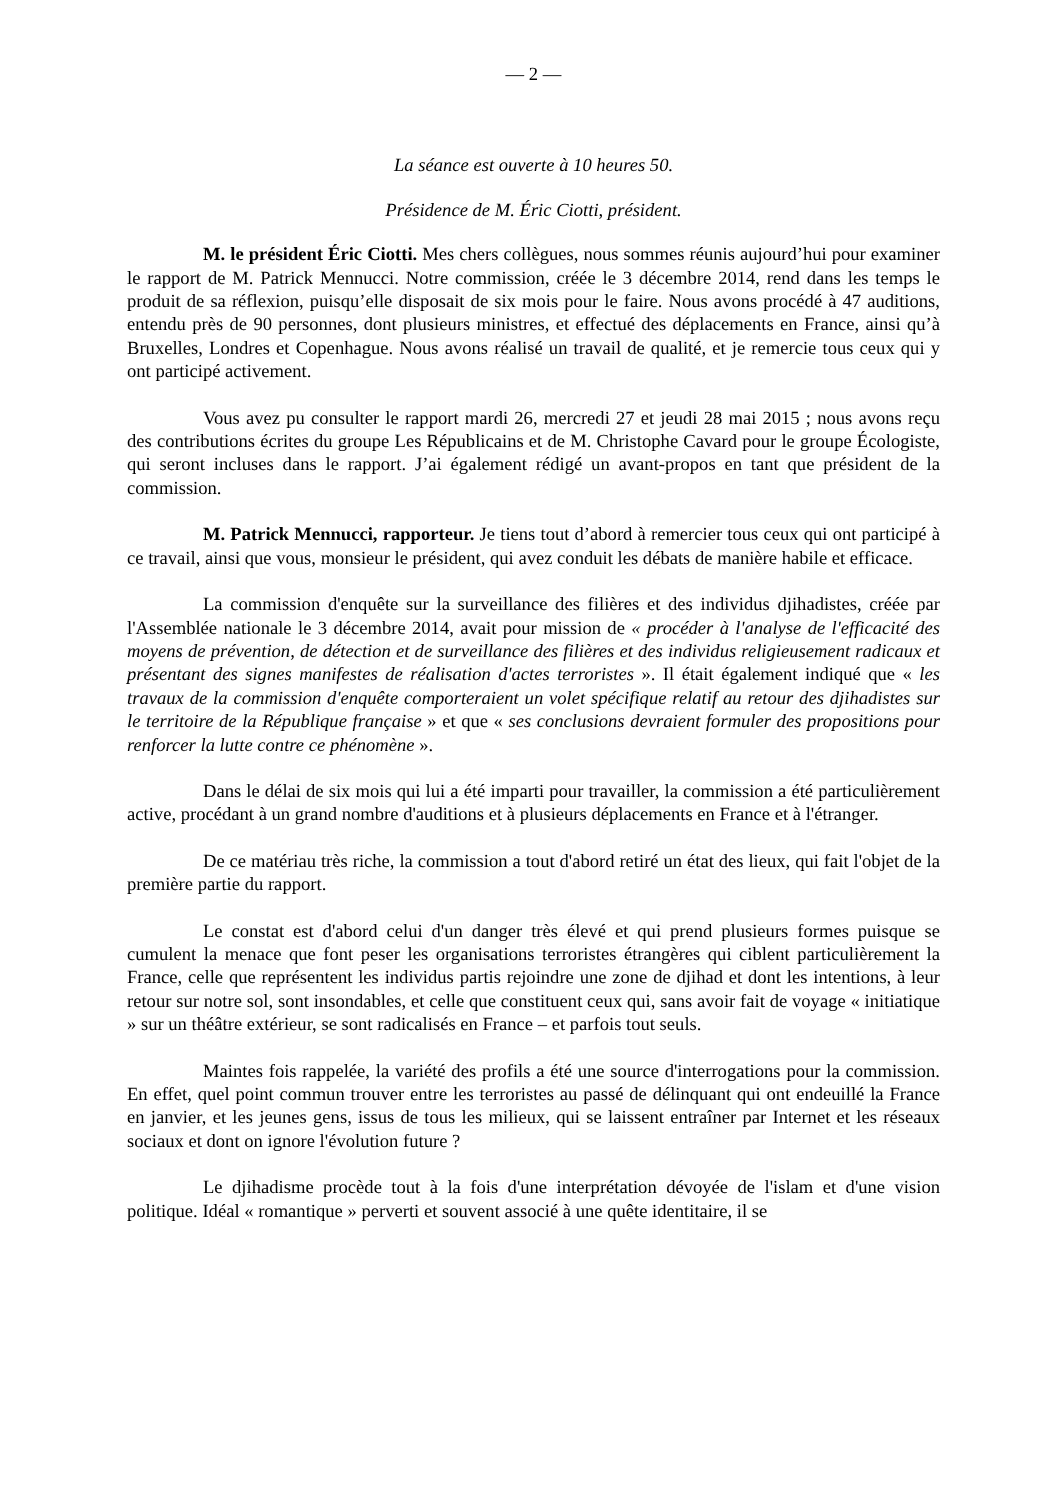— 2 —
La séance est ouverte à 10 heures 50.
Présidence de M. Éric Ciotti, président.
M. le président Éric Ciotti. Mes chers collègues, nous sommes réunis aujourd’hui pour examiner le rapport de M. Patrick Mennucci. Notre commission, créée le 3 décembre 2014, rend dans les temps le produit de sa réflexion, puisqu’elle disposait de six mois pour le faire. Nous avons procédé à 47 auditions, entendu près de 90 personnes, dont plusieurs ministres, et effectué des déplacements en France, ainsi qu’à Bruxelles, Londres et Copenhague. Nous avons réalisé un travail de qualité, et je remercie tous ceux qui y ont participé activement.
Vous avez pu consulter le rapport mardi 26, mercredi 27 et jeudi 28 mai 2015 ; nous avons reçu des contributions écrites du groupe Les Républicains et de M. Christophe Cavard pour le groupe Écologiste, qui seront incluses dans le rapport. J’ai également rédigé un avant-propos en tant que président de la commission.
M. Patrick Mennucci, rapporteur. Je tiens tout d’abord à remercier tous ceux qui ont participé à ce travail, ainsi que vous, monsieur le président, qui avez conduit les débats de manière habile et efficace.
La commission d'enquête sur la surveillance des filières et des individus djihadistes, créée par l'Assemblée nationale le 3 décembre 2014, avait pour mission de « procéder à l'analyse de l'efficacité des moyens de prévention, de détection et de surveillance des filières et des individus religieusement radicaux et présentant des signes manifestes de réalisation d'actes terroristes ». Il était également indiqué que « les travaux de la commission d'enquête comporteraient un volet spécifique relatif au retour des djihadistes sur le territoire de la République française » et que « ses conclusions devraient formuler des propositions pour renforcer la lutte contre ce phénomène ».
Dans le délai de six mois qui lui a été imparti pour travailler, la commission a été particulièrement active, procédant à un grand nombre d'auditions et à plusieurs déplacements en France et à l'étranger.
De ce matériau très riche, la commission a tout d'abord retiré un état des lieux, qui fait l'objet de la première partie du rapport.
Le constat est d'abord celui d'un danger très élevé et qui prend plusieurs formes puisque se cumulent la menace que font peser les organisations terroristes étrangères qui ciblent particulièrement la France, celle que représentent les individus partis rejoindre une zone de djihad et dont les intentions, à leur retour sur notre sol, sont insondables, et celle que constituent ceux qui, sans avoir fait de voyage « initiatique » sur un théâtre extérieur, se sont radicalisés en France – et parfois tout seuls.
Maintes fois rappelée, la variété des profils a été une source d'interrogations pour la commission. En effet, quel point commun trouver entre les terroristes au passé de délinquant qui ont endeuillé la France en janvier, et les jeunes gens, issus de tous les milieux, qui se laissent entraîner par Internet et les réseaux sociaux et dont on ignore l'évolution future ?
Le djihadisme procède tout à la fois d'une interprétation dévoyée de l'islam et d'une vision politique. Idéal « romantique » perverti et souvent associé à une quête identitaire, il se